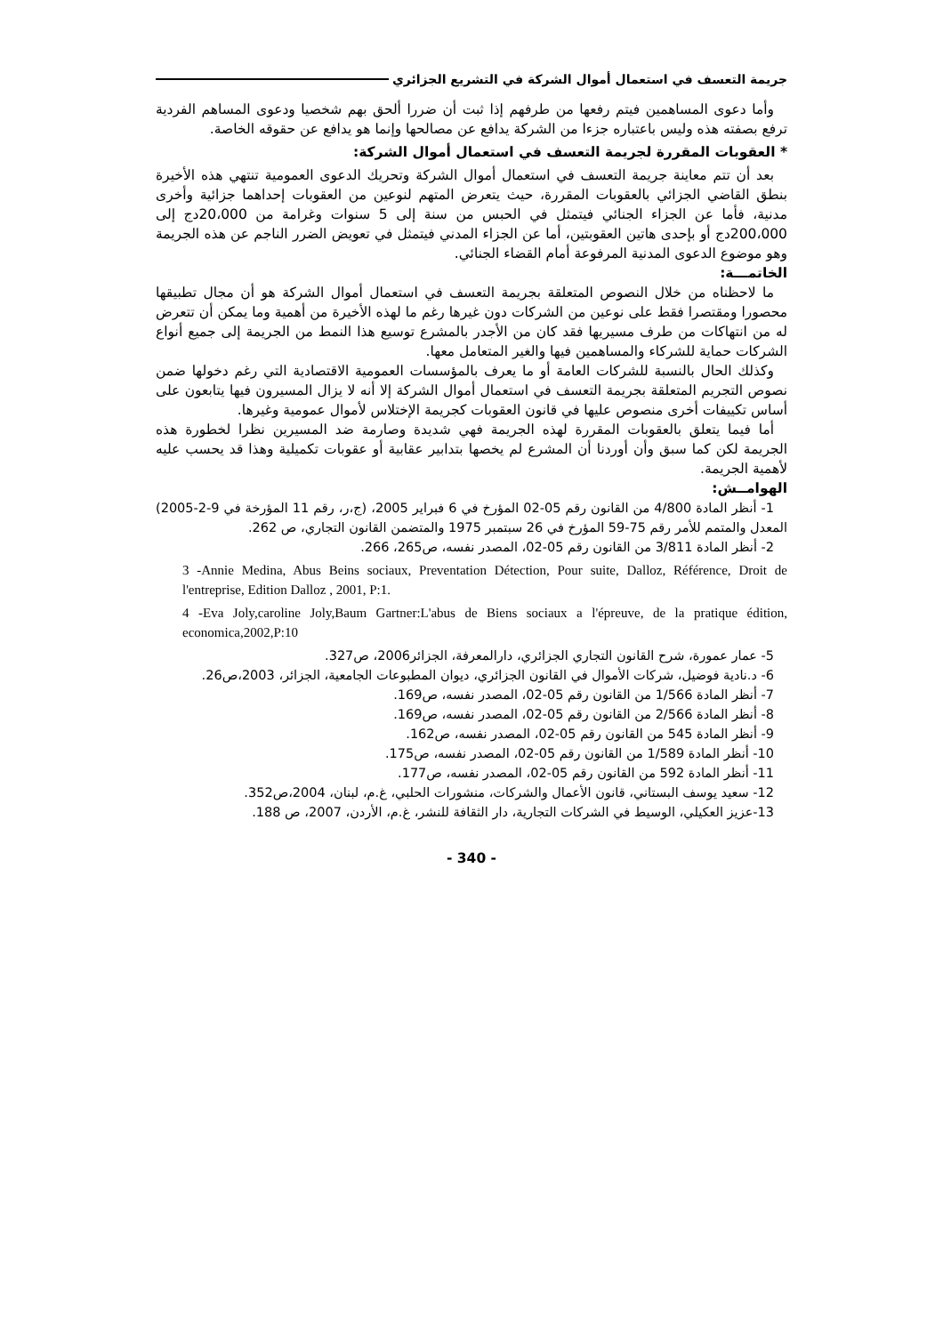جريمة التعسف في استعمال أموال الشركة في التشريع الجزائري
وأما دعوى المساهمين فيتم رفعها من طرفهم إذا ثبت أن ضررا ألحق بهم شخصيا ودعوى المساهم الفردية ترفع بصفته هذه وليس باعتباره جزءا من الشركة يدافع عن مصالحها وإنما هو يدافع عن حقوقه الخاصة.
* العقوبات المقررة لجريمة التعسف في استعمال أموال الشركة:
بعد أن تتم معاينة جريمة التعسف في استعمال أموال الشركة وتحريك الدعوى العمومية تنتهي هذه الأخيرة بنطق القاضي الجزائي بالعقوبات المقررة، حيث يتعرض المتهم لنوعين من العقوبات إحداهما جزائية وأخرى مدنية، فأما عن الجزاء الجنائي فيتمثل في الحبس من سنة إلى 5 سنوات وغرامة من 20،000دج إلى 200،000دج أو بإحدى هاتين العقوبتين، أما عن الجزاء المدني فيتمثل في تعويض الضرر الناجم عن هذه الجريمة وهو موضوع الدعوى المدنية المرفوعة أمام القضاء الجنائي.
الخاتمـــة:
ما لاحظناه من خلال النصوص المتعلقة بجريمة التعسف في استعمال أموال الشركة هو أن مجال تطبيقها محصورا ومقتصرا فقط على نوعين من الشركات دون غيرها رغم ما لهذه الأخيرة من أهمية وما يمكن أن تتعرض له من انتهاكات من طرف مسيريها فقد كان من الأجدر بالمشرع توسيع هذا النمط من الجريمة إلى جميع أنواع الشركات حماية للشركاء والمساهمين فيها والغير المتعامل معها.
وكذلك الحال بالنسبة للشركات العامة أو ما يعرف بالمؤسسات العمومية الاقتصادية التي رغم دخولها ضمن نصوص التجريم المتعلقة بجريمة التعسف في استعمال أموال الشركة إلا أنه لا يزال المسيرون فيها يتابعون على أساس تكييفات أخرى منصوص عليها في قانون العقوبات كجريمة الإختلاس لأموال عمومية وغيرها.
أما فيما يتعلق بالعقوبات المقررة لهذه الجريمة فهي شديدة وصارمة ضد المسيرين نظرا لخطورة هذه الجريمة لكن كما سبق وأن أوردنا أن المشرع لم يخصها بتدابير عقابية أو عقوبات تكميلية وهذا قد يحسب عليه لأهمية الجريمة.
الهوامــش:
1- أنظر المادة 4/800 من القانون رقم 05-02 المؤرخ في 6 فبراير 2005، (ج،ر، رقم 11 المؤرخة في 9-2-2005) المعدل والمتمم للأمر رقم 75-59 المؤرخ في 26 سبتمبر 1975 والمتضمن القانون التجاري، ص 262.
2- أنظر المادة 3/811 من القانون رقم 05-02، المصدر نفسه، ص265، 266.
3 -Annie Medina, Abus Beins sociaux, Preventation Détection, Pour suite, Dalloz, Référence, Droit de l'entreprise, Edition Dalloz , 2001, P:1.
4 -Eva Joly,caroline Joly,Baum Gartner:L'abus de Biens sociaux a l'épreuve, de la pratique édition, economica,2002,P:10
5- عمار عمورة، شرح القانون التجاري الجزائري، دارالمعرفة، الجزائر2006، ص327.
6- د.نادية فوضيل، شركات الأموال في القانون الجزائري، ديوان المطبوعات الجامعية، الجزائر، 2003،ص26.
7- أنظر المادة 1/566 من القانون رقم 05-02، المصدر نفسه، ص169.
8- أنظر المادة 2/566 من القانون رقم 05-02، المصدر نفسه، ص169.
9- أنظر المادة 545 من القانون رقم 05-02، المصدر نفسه، ص162.
10- أنظر المادة 1/589 من القانون رقم 05-02، المصدر نفسه، ص175.
11- أنظر المادة 592 من القانون رقم 05-02، المصدر نفسه، ص177.
12- سعيد يوسف البستاني، قانون الأعمال والشركات، منشورات الحلبي، غ.م، لبنان، 2004،ص352.
13-عزيز العكيلي، الوسيط في الشركات التجارية، دار الثقافة للنشر، غ.م، الأردن، 2007، ص 188.
- 340 -